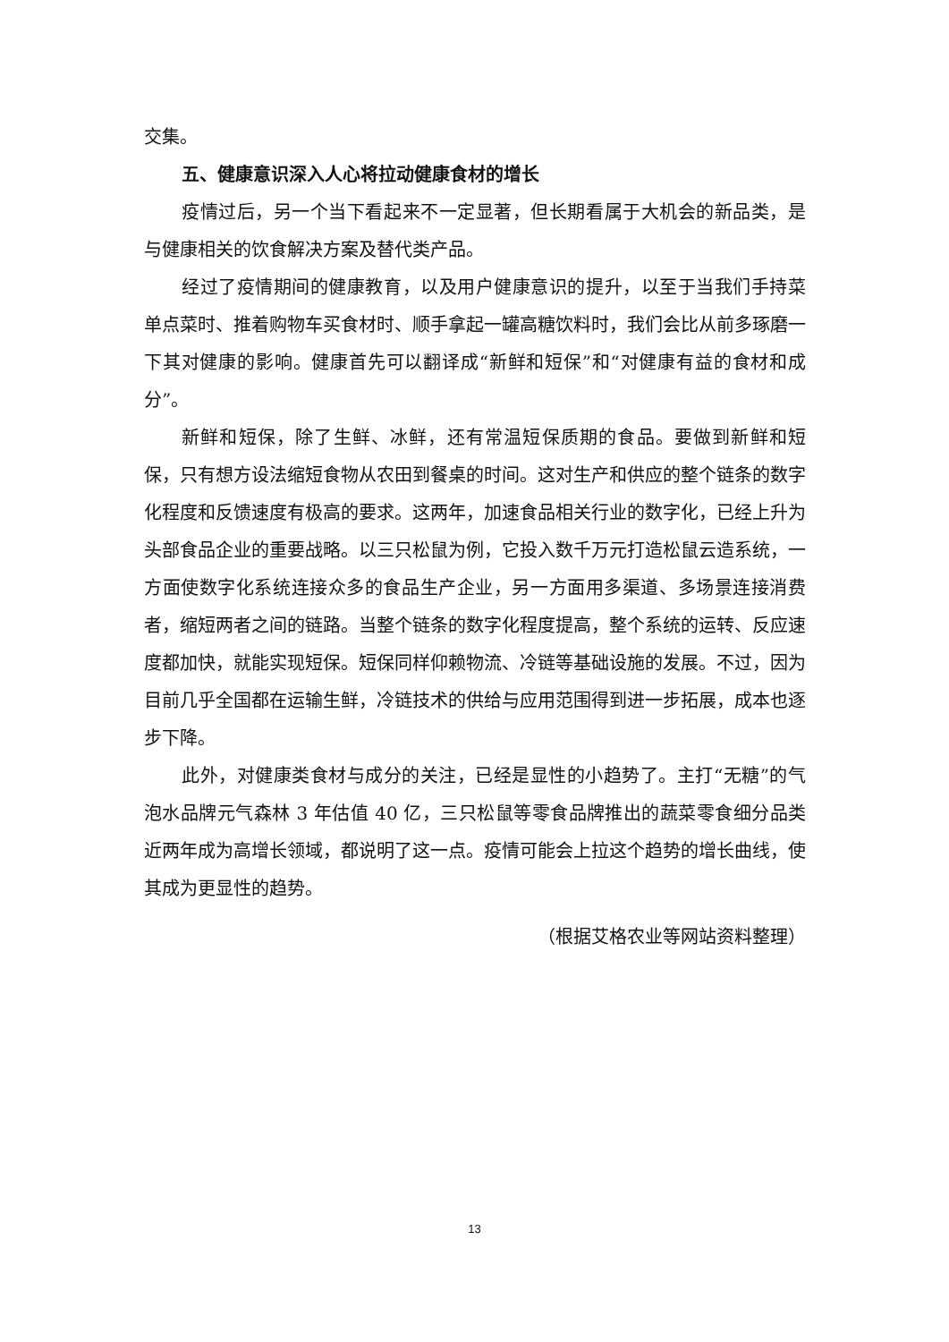交集。
五、健康意识深入人心将拉动健康食材的增长
疫情过后，另一个当下看起来不一定显著，但长期看属于大机会的新品类，是与健康相关的饮食解决方案及替代类产品。
经过了疫情期间的健康教育，以及用户健康意识的提升，以至于当我们手持菜单点菜时、推着购物车买食材时、顺手拿起一罐高糖饮料时，我们会比从前多琢磨一下其对健康的影响。健康首先可以翻译成“新鲜和短保”和“对健康有益的食材和成分”。
新鲜和短保，除了生鲜、冰鲜，还有常温短保质期的食品。要做到新鲜和短保，只有想方设法缩短食物从农田到餐桌的时间。这对生产和供应的整个链条的数字化程度和反馈速度有极高的要求。这两年，加速食品相关行业的数字化，已经上升为头部食品企业的重要战略。以三只松鼠为例，它投入数千万元打造松鼠云造系统，一方面使数字化系统连接众多的食品生产企业，另一方面用多渠道、多场景连接消费者，缩短两者之间的链路。当整个链条的数字化程度提高，整个系统的运转、反应速度都加快，就能实现短保。短保同样仰赖物流、冷链等基础设施的发展。不过，因为目前几乎全国都在运输生鲜，冷链技术的供给与应用范围得到进一步拓展，成本也逐步下降。
此外，对健康类食材与成分的关注，已经是显性的小趋势了。主打“无糖”的气泡水品牌元气森林 3 年估值 40 亿，三只松鼠等零食品牌推出的蔬菜零食细分品类近两年成为高增长领域，都说明了这一点。疫情可能会上拉这个趋势的增长曲线，使其成为更显性的趋势。
（根据艾格农业等网站资料整理）
13